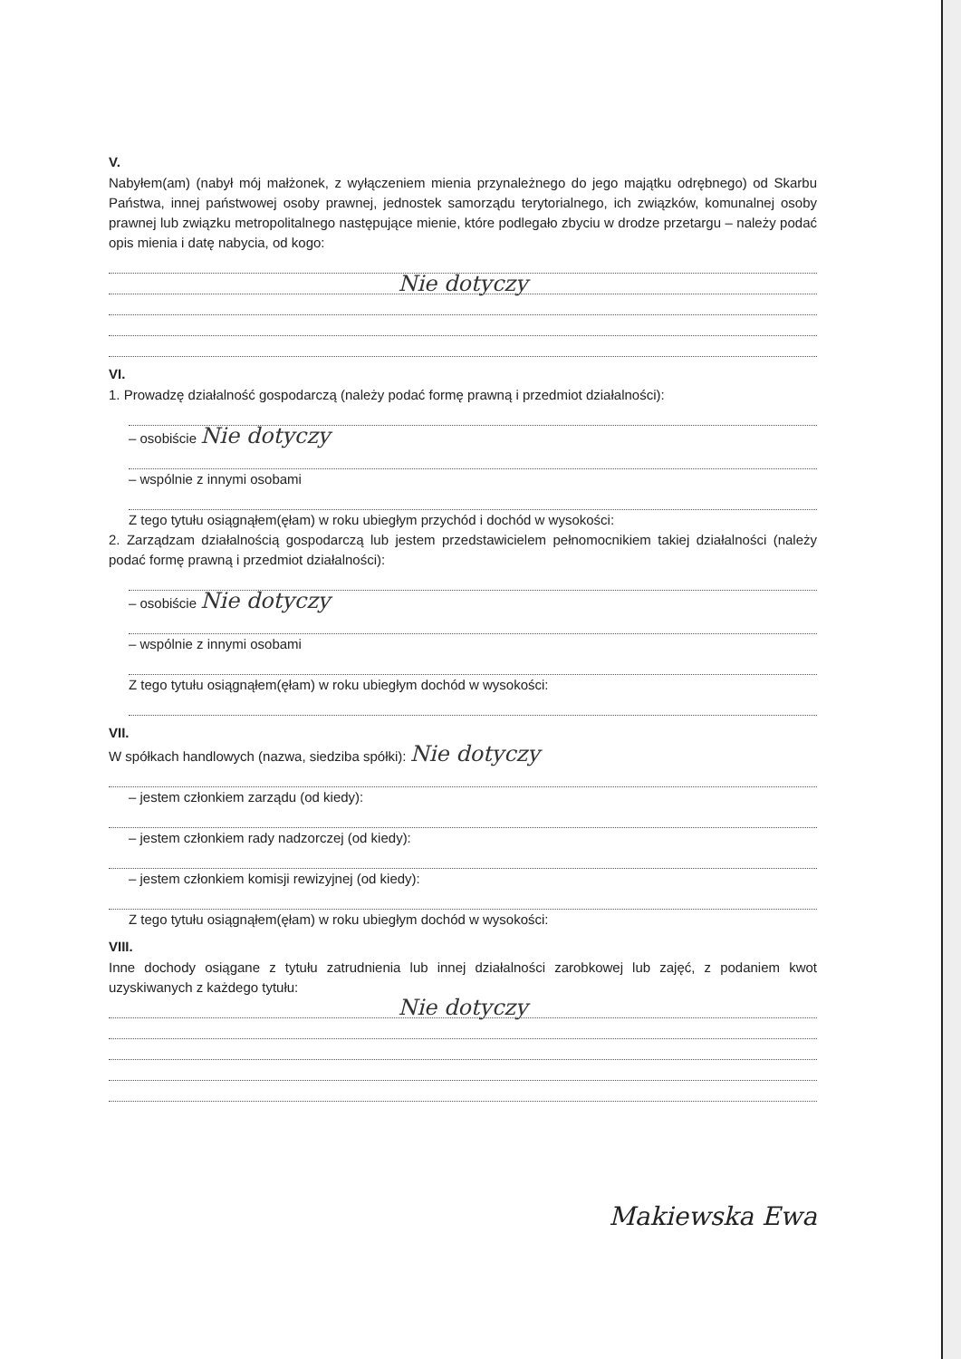V.
Nabyłem(am) (nabył mój małżonek, z wyłączeniem mienia przynależnego do jego majątku odrębnego) od Skarbu Państwa, innej państwowej osoby prawnej, jednostek samorządu terytorialnego, ich związków, komunalnej osoby prawnej lub związku metropolitalnego następujące mienie, które podlegało zbyciu w drodze przetargu – należy podać opis mienia i datę nabycia, od kogo:
Nie dotyczy
VI.
1. Prowadzę działalność gospodarczą (należy podać formę prawną i przedmiot działalności):
– osobiście Nie dotyczy
– wspólnie z innymi osobami
Z tego tytułu osiągnąłem(ęłam) w roku ubiegłym przychód i dochód w wysokości:
2. Zarządzam działalnością gospodarczą lub jestem przedstawicielem pełnomocnikiem takiej działalności (należy podać formę prawną i przedmiot działalności):
– osobiście Nie dotyczy
– wspólnie z innymi osobami
Z tego tytułu osiągnąłem(ęłam) w roku ubiegłym dochód w wysokości:
VII.
W spółkach handlowych (nazwa, siedziba spółki): Nie dotyczy
– jestem członkiem zarządu (od kiedy):
– jestem członkiem rady nadzorczej (od kiedy):
– jestem członkiem komisji rewizyjnej (od kiedy):
Z tego tytułu osiągnąłem(ęłam) w roku ubiegłym dochód w wysokości:
VIII.
Inne dochody osiągane z tytułu zatrudnienia lub innej działalności zarobkowej lub zajęć, z podaniem kwot uzyskiwanych z każdego tytułu:
Nie dotyczy
Makiewska Ewa